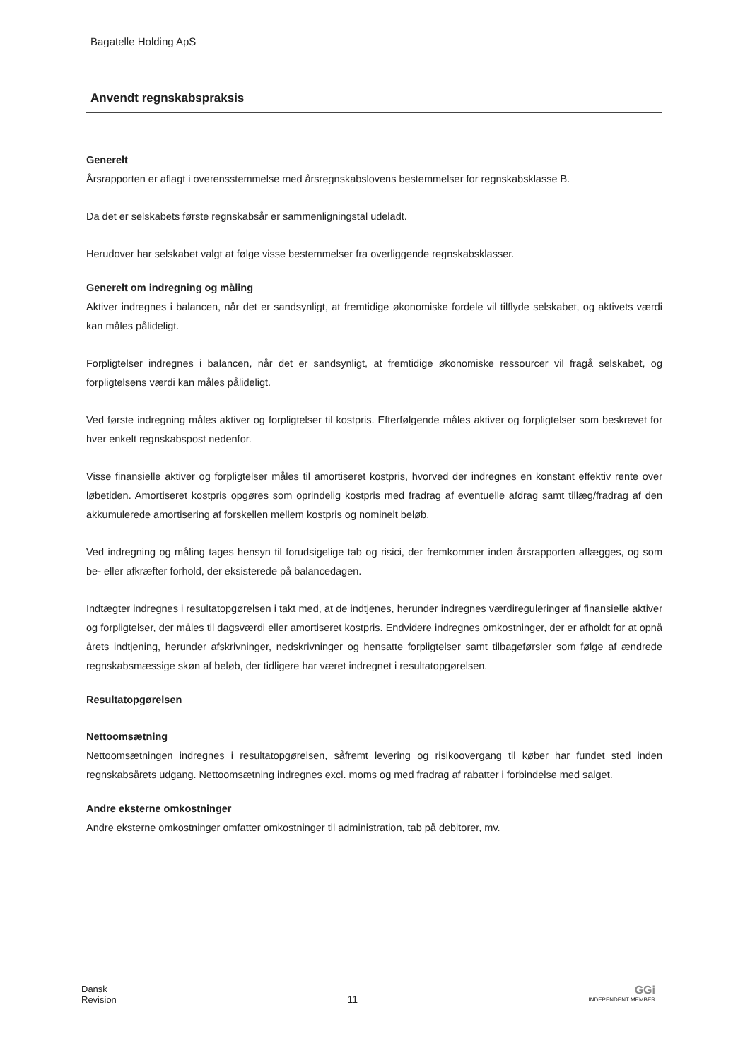Bagatelle Holding ApS
Anvendt regnskabspraksis
Generelt
Årsrapporten er aflagt i overensstemmelse med årsregnskabslovens bestemmelser for regnskabsklasse B.
Da det er selskabets første regnskabsår er sammenligningstal udeladt.
Herudover har selskabet valgt at følge visse bestemmelser fra overliggende regnskabsklasser.
Generelt om indregning og måling
Aktiver indregnes i balancen, når det er sandsynligt, at fremtidige økonomiske fordele vil tilflyde selskabet, og aktivets værdi kan måles pålideligt.
Forpligtelser indregnes i balancen, når det er sandsynligt, at fremtidige økonomiske ressourcer vil fragå selskabet, og forpligtelsens værdi kan måles pålideligt.
Ved første indregning måles aktiver og forpligtelser til kostpris. Efterfølgende måles aktiver og forpligtelser som beskrevet for hver enkelt regnskabspost nedenfor.
Visse finansielle aktiver og forpligtelser måles til amortiseret kostpris, hvorved der indregnes en konstant effektiv rente over løbetiden. Amortiseret kostpris opgøres som oprindelig kostpris med fradrag af eventuelle afdrag samt tillæg/fradrag af den akkumulerede amortisering af forskellen mellem kostpris og nominelt beløb.
Ved indregning og måling tages hensyn til forudsigelige tab og risici, der fremkommer inden årsrapporten aflægges, og som be- eller afkræfter forhold, der eksisterede på balancedagen.
Indtægter indregnes i resultatopgørelsen i takt med, at de indtjenes, herunder indregnes værdireguleringer af finansielle aktiver og forpligtelser, der måles til dagsværdi eller amortiseret kostpris. Endvidere indregnes omkostninger, der er afholdt for at opnå årets indtjening, herunder afskrivninger, nedskrivninger og hensatte forpligtelser samt tilbageførsler som følge af ændrede regnskabsmæssige skøn af beløb, der tidligere har været indregnet i resultatopgørelsen.
Resultatopgørelsen
Nettoomsætning
Nettoomsætningen indregnes i resultatopgørelsen, såfremt levering og risikoovergang til køber har fundet sted inden regnskabsårets udgang. Nettoomsætning indregnes excl. moms og med fradrag af rabatter i forbindelse med salget.
Andre eksterne omkostninger
Andre eksterne omkostninger omfatter omkostninger til administration, tab på debitorer, mv.
Dansk
Revision
11
GGi
INDEPENDENT MEMBER